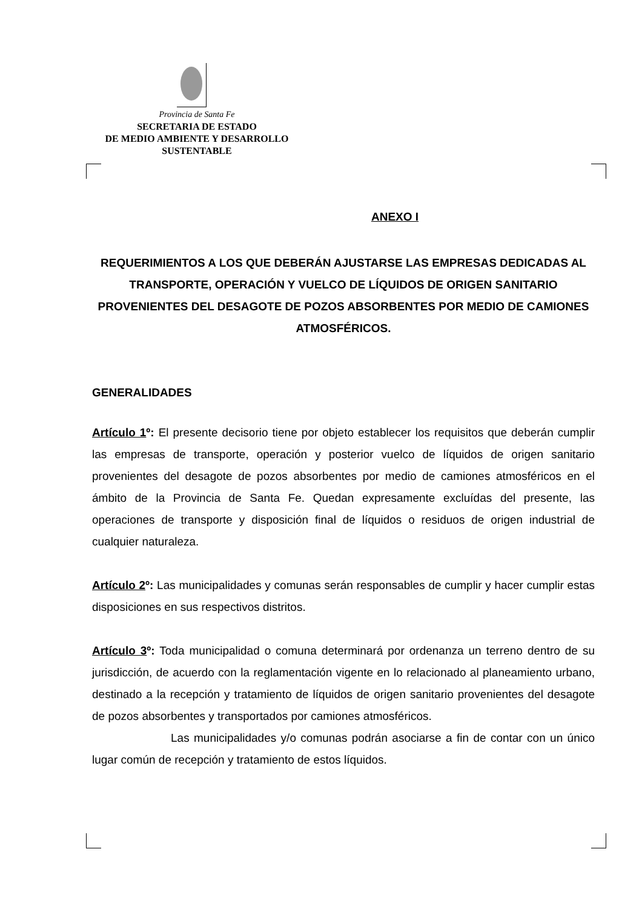Provincia de Santa Fe
SECRETARIA DE ESTADO
DE MEDIO AMBIENTE Y DESARROLLO
SUSTENTABLE
ANEXO I
REQUERIMIENTOS A LOS QUE DEBERÁN AJUSTARSE LAS EMPRESAS DEDICADAS AL TRANSPORTE, OPERACIÓN Y VUELCO DE LÍQUIDOS DE ORIGEN SANITARIO PROVENIENTES DEL DESAGOTE DE POZOS ABSORBENTES POR MEDIO DE CAMIONES ATMOSFÉRICOS.
GENERALIDADES
Artículo 1º: El presente decisorio tiene por objeto establecer los requisitos que deberán cumplir las empresas de transporte, operación y posterior vuelco de líquidos de origen sanitario provenientes del desagote de pozos absorbentes por medio de camiones atmosféricos en el ámbito de la Provincia de Santa Fe. Quedan expresamente excluídas del presente, las operaciones de transporte y disposición final de líquidos o residuos de origen industrial de cualquier naturaleza.
Artículo 2º: Las municipalidades y comunas serán responsables de cumplir y hacer cumplir estas disposiciones en sus respectivos distritos.
Artículo 3º: Toda municipalidad o comuna determinará por ordenanza un terreno dentro de su jurisdicción, de acuerdo con la reglamentación vigente en lo relacionado al planeamiento urbano, destinado a la recepción y tratamiento de líquidos de origen sanitario provenientes del desagote de pozos absorbentes y transportados por camiones atmosféricos.
Las municipalidades y/o comunas podrán asociarse a fin de contar con un único lugar común de recepción y tratamiento de estos líquidos.